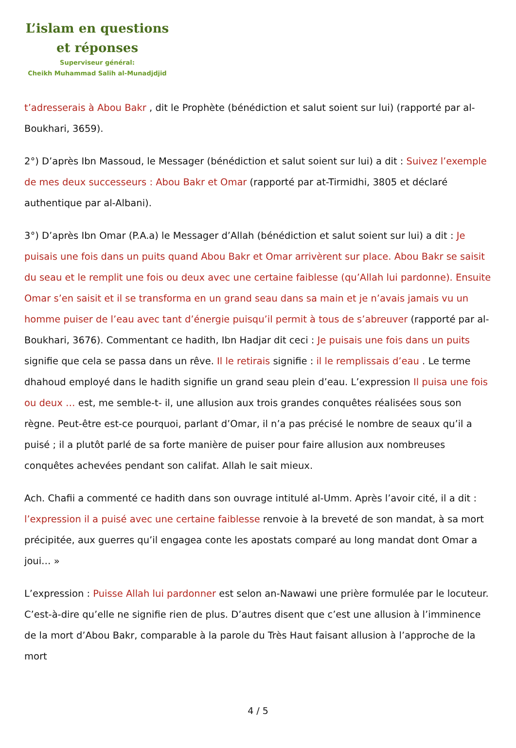L’islam en questions
et réponses
Superviseur général:
Cheikh Muhammad Salih al-Munadjdjid
t’adresserais à Abou Bakr , dit le Prophète (bénédiction et salut soient sur lui) (rapporté par al-Boukhari, 3659).
2°) D’après Ibn Massoud, le Messager (bénédiction et salut soient sur lui) a dit : Suivez l’exemple de mes deux successeurs : Abou Bakr et Omar (rapporté par at-Tirmidhi, 3805 et déclaré authentique par al-Albani).
3°) D’après Ibn Omar (P.A.a) le Messager d’Allah (bénédiction et salut soient sur lui) a dit : Je puisais une fois dans un puits quand Abou Bakr et Omar arrivèrent sur place. Abou Bakr se saisit du seau et le remplit une fois ou deux avec une certaine faiblesse (qu’Allah lui pardonne). Ensuite Omar s’en saisit et il se transforma en un grand seau dans sa main et je n’avais jamais vu un homme puiser de l’eau avec tant d’énergie puisqu’il permit à tous de s’abreuver (rapporté par al-Boukhari, 3676). Commentant ce hadith, Ibn Hadjar dit ceci : Je puisais une fois dans un puits signifie que cela se passa dans un rêve. Il le retirais signifie : il le remplissais d’eau . Le terme dhahoud employé dans le hadith signifie un grand seau plein d’eau. L’expression Il puisa une fois ou deux … est, me semble-t- il, une allusion aux trois grandes conquêtes réalisées sous son règne. Peut-être est-ce pourquoi, parlant d’Omar, il n’a pas précisé le nombre de seaux qu’il a puisé ; il a plutôt parlé de sa forte manière de puiser pour faire allusion aux nombreuses conquêtes achevées pendant son califat. Allah le sait mieux.
Ach. Chafii a commenté ce hadith dans son ouvrage intitulé al-Umm. Après l’avoir cité, il a dit : l’expression il a puisé avec une certaine faiblesse renvoie à la breveté de son mandat, à sa mort précipitée, aux guerres qu’il engagea conte les apostats comparé au long mandat dont Omar a joui… »
L’expression : Puisse Allah lui pardonner est selon an-Nawawi une prière formulée par le locuteur. C’est-à-dire qu’elle ne signifie rien de plus. D’autres disent que c’est une allusion à l’imminence de la mort d’Abou Bakr, comparable à la parole du Très Haut faisant allusion à l’approche de la mort
4 / 5